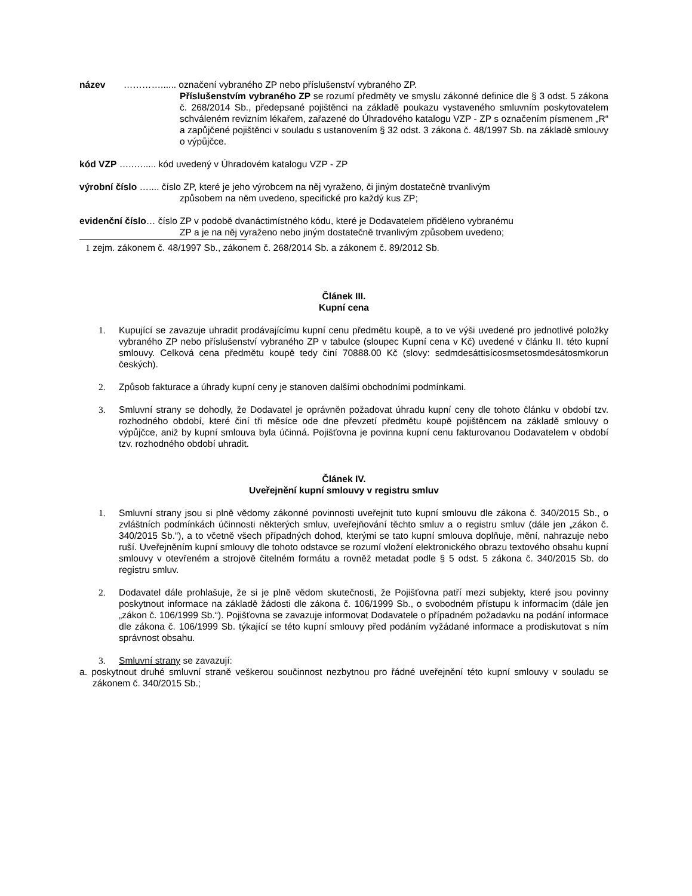název …………...... označení vybraného ZP nebo příslušenství vybraného ZP.
Příslušenstvím vybraného ZP se rozumí předměty ve smyslu zákonné definice dle § 3 odst. 5 zákona č. 268/2014 Sb., předepsané pojištěnci na základě poukazu vystaveného smluvním poskytovatelem schváleném revizním lékařem, zařazené do Úhradového katalogu VZP - ZP s označením písmenem „R“ a zapůjčené pojištěnci v souladu s ustanovením § 32 odst. 3 zákona č. 48/1997 Sb. na základě smlouvy o výpůjčce.
kód VZP …..…..... kód uvedený v Úhradovém katalogu VZP - ZP
výrobní číslo ….... číslo ZP, které je jeho výrobcem na něj vyraženo, či jiným dostatečně trvanlivým
způsobem na něm uvedeno, specifické pro každý kus ZP;
evidenční číslo… číslo ZP v podobě dvanáctimístného kódu, které je Dodavatelem přiděleno vybranému
ZP a je na něj vyraženo nebo jiným dostatečně trvanlivým způsobem uvedeno;
1 zejm. zákonem č. 48/1997 Sb., zákonem č. 268/2014 Sb. a zákonem č. 89/2012 Sb.
Článek III.
Kupní cena
1. Kupující se zavazuje uhradit prodávajícímu kupní cenu předmětu koupě, a to ve výši uvedené pro jednotlivé položky vybraného ZP nebo příslušenství vybraného ZP v tabulce (sloupec Kupní cena v Kč) uvedené v článku II. této kupní smlouvy. Celková cena předmětu koupě tedy činí 70888.00 Kč (slovy: sedmdesáttisícosmsetosmdesátosmkorun českých).
2. Způsob fakturace a úhrady kupní ceny je stanoven dalšími obchodními podmínkami.
3. Smluvní strany se dohodly, že Dodavatel je oprávněn požadovat úhradu kupní ceny dle tohoto článku v období tzv. rozhodného období, které činí tři měsíce ode dne převzetí předmětu koupě pojištěncem na základě smlouvy o výpůjčce, aniž by kupní smlouva byla účinná. Pojišťovna je povinna kupní cenu fakturovanou Dodavatelem v období tzv. rozhodného období uhradit.
Článek IV.
Uveřejnění kupní smlouvy v registru smluv
1. Smluvní strany jsou si plně vědomy zákonné povinnosti uveřejnit tuto kupní smlouvu dle zákona č. 340/2015 Sb., o zvláštních podmínkách účinnosti některých smluv, uveřejňování těchto smluv a o registru smluv (dále jen „zákon č. 340/2015 Sb.“), a to včetně všech případných dohod, kterými se tato kupní smlouva doplňuje, mění, nahrazuje nebo ruší. Uveřejněním kupní smlouvy dle tohoto odstavce se rozumí vložení elektronického obrazu textového obsahu kupní smlouvy v otevřeném a strojově čitelném formátu a rovněž metadat podle § 5 odst. 5 zákona č. 340/2015 Sb. do registru smluv.
2. Dodavatel dále prohlašuje, že si je plně vědom skutečnosti, že Pojišťovna patří mezi subjekty, které jsou povinny poskytnout informace na základě žádosti dle zákona č. 106/1999 Sb., o svobodném přístupu k informacím (dále jen „zákon č. 106/1999 Sb.“). Pojišťovna se zavazuje informovat Dodavatele o případném požadavku na podání informace dle zákona č. 106/1999 Sb. týkající se této kupní smlouvy před podáním vyžádané informace a prodiskutovat s ním správnost obsahu.
3. Smluvní strany se zavazují:
a. poskytnout druhé smluvní straně veškerou součinnost nezbytnou pro řádné uveřejnění této kupní smlouvy v souladu se zákonem č. 340/2015 Sb.;